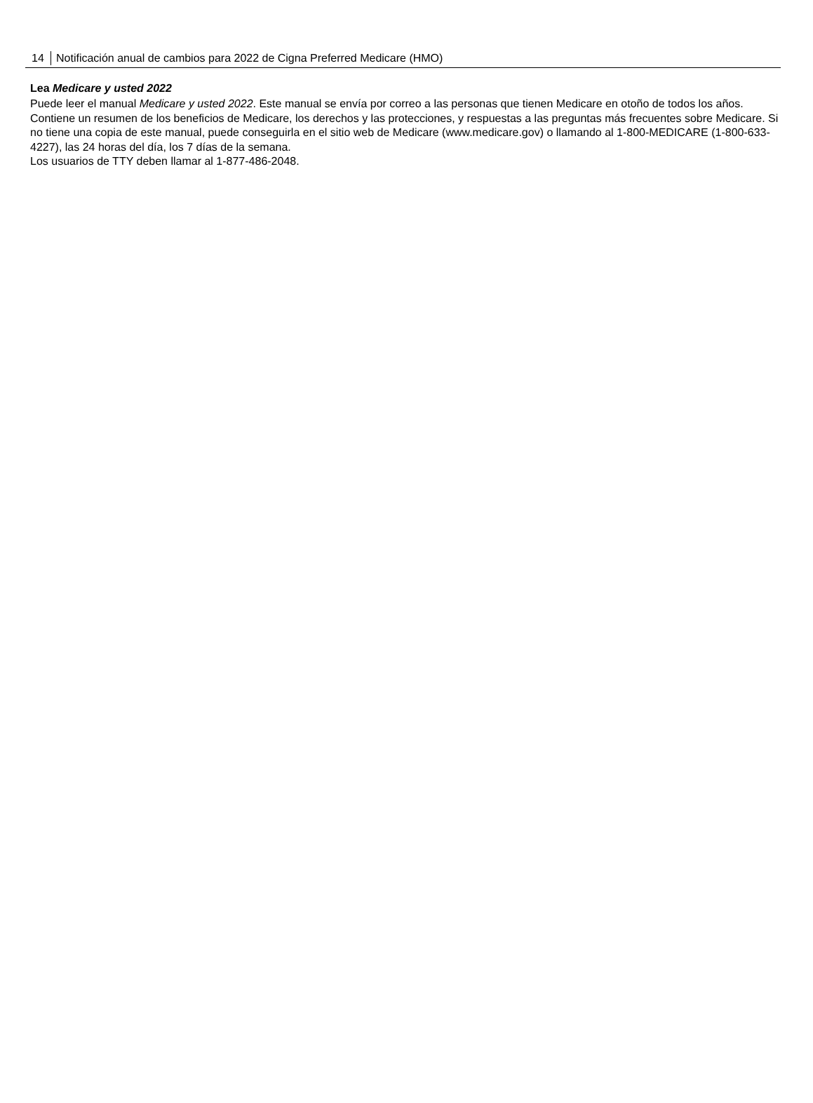14 Notificación anual de cambios para 2022 de Cigna Preferred Medicare (HMO)
Lea Medicare y usted 2022
Puede leer el manual Medicare y usted 2022. Este manual se envía por correo a las personas que tienen Medicare en otoño de todos los años. Contiene un resumen de los beneficios de Medicare, los derechos y las protecciones, y respuestas a las preguntas más frecuentes sobre Medicare. Si no tiene una copia de este manual, puede conseguirla en el sitio web de Medicare (www.medicare.gov) o llamando al 1-800-MEDICARE (1-800-633-4227), las 24 horas del día, los 7 días de la semana.
Los usuarios de TTY deben llamar al 1-877-486-2048.